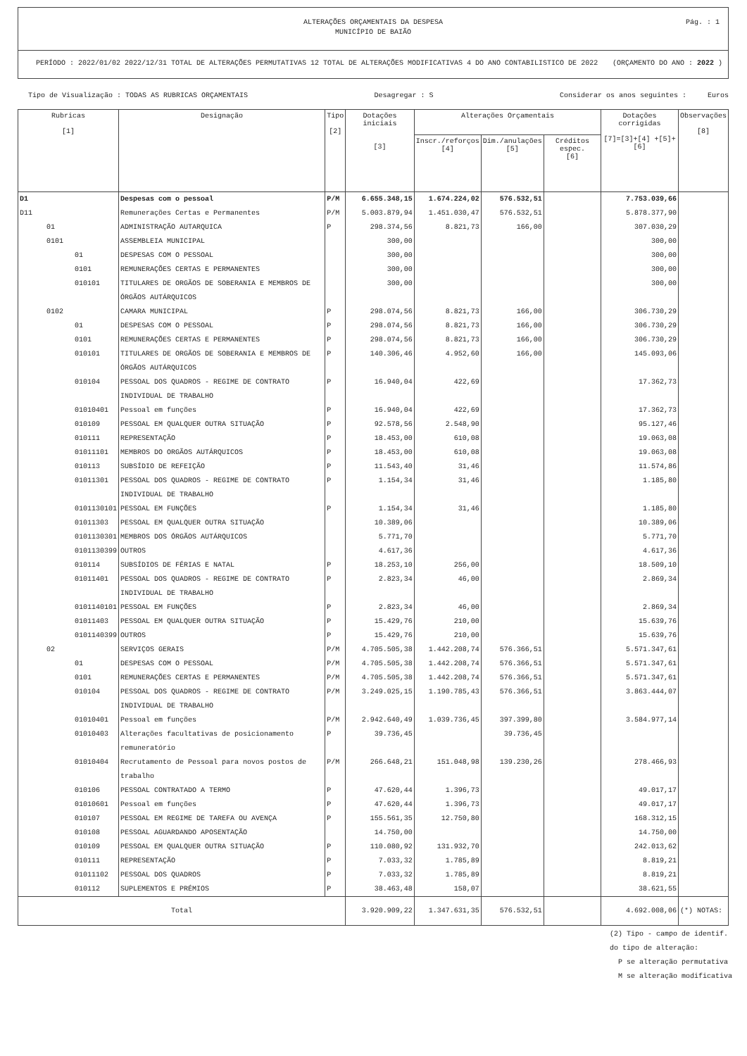ALTERAÇÕES ORÇAMENTAIS DA DESPESA
MUNICÍPIO DE BAIÃO
Pág. : 1
PERÍODO : 2022/01/02 2022/12/31 TOTAL DE ALTERAÇÕES PERMUTATIVAS 12 TOTAL DE ALTERAÇÕES MODIFICATIVAS 4 DO ANO CONTABILISTICO DE 2022 (ORÇAMENTO DO ANO : 2022 )
Tipo de Visualização : TODAS AS RUBRICAS ORÇAMENTAIS Desagregar : S Considerar os anos seguintes : Euros
| Rubricas [1] | Designação | Tipo [2] | Dotações iniciais [3] | Alterações Orçamentais | | | Dotações corrigidas [7]=[3]+[4] +[5]+[6] | Observações [8] |
| --- | --- | --- | --- | --- | --- | --- | --- | --- |
| | | | | Inscr./reforços [4] | Dim./anulações [5] | Créditos espec. [6] | | |
| D1 | Despesas com o pessoal | P/M | 6.655.348,15 | 1.674.224,02 | 576.532,51 | | 7.753.039,66 | |
| D11 | Remunerações Certas e Permanentes | P/M | 5.003.879,94 | 1.451.030,47 | 576.532,51 | | 5.878.377,90 | |
| 01 | ADMINISTRAÇÃO AUTARQUICA | P | 298.374,56 | 8.821,73 | 166,00 | | 307.030,29 | |
| 0101 | ASSEMBLEIA MUNICIPAL | | 300,00 | | | | 300,00 | |
| 01 | DESPESAS COM O PESSOAL | | 300,00 | | | | 300,00 | |
| 0101 | REMUNERAÇÕES CERTAS E PERMANENTES | | 300,00 | | | | 300,00 | |
| 010101 | TITULARES DE ORGÃOS DE SOBERANIA E MEMBROS DE ÓRGÃOS AUTÁRQUICOS | | 300,00 | | | | 300,00 | |
| 0102 | CAMARA MUNICIPAL | P | 298.074,56 | 8.821,73 | 166,00 | | 306.730,29 | |
| 01 | DESPESAS COM O PESSOAL | P | 298.074,56 | 8.821,73 | 166,00 | | 306.730,29 | |
| 0101 | REMUNERAÇÕES CERTAS E PERMANENTES | P | 298.074,56 | 8.821,73 | 166,00 | | 306.730,29 | |
| 010101 | TITULARES DE ORGÃOS DE SOBERANIA E MEMBROS DE ÓRGÃOS AUTÁRQUICOS | P | 140.306,46 | 4.952,60 | 166,00 | | 145.093,06 | |
| 010104 | PESSOAL DOS QUADROS - REGIME DE CONTRATO INDIVIDUAL DE TRABALHO | P | 16.940,04 | 422,69 | | | 17.362,73 | |
| 01010401 | Pessoal em funções | P | 16.940,04 | 422,69 | | | 17.362,73 | |
| 010109 | PESSOAL EM QUALQUER OUTRA SITUAÇÃO | P | 92.578,56 | 2.548,90 | | | 95.127,46 | |
| 010111 | REPRESENTAÇÃO | P | 18.453,00 | 610,08 | | | 19.063,08 | |
| 01011101 | MEMBROS DO ORGÃOS AUTÁRQUICOS | P | 18.453,00 | 610,08 | | | 19.063,08 | |
| 010113 | SUBSÍDIO DE REFEIÇÃO | P | 11.543,40 | 31,46 | | | 11.574,86 | |
| 01011301 | PESSOAL DOS QUADROS - REGIME DE CONTRATO INDIVIDUAL DE TRABALHO | P | 1.154,34 | 31,46 | | | 1.185,80 | |
| 0101130101 | PESSOAL EM FUNÇÕES | P | 1.154,34 | 31,46 | | | 1.185,80 | |
| 01011303 | PESSOAL EM QUALQUER OUTRA SITUAÇÃO | | 10.389,06 | | | | 10.389,06 | |
| 0101130301 | MEMBROS DOS ÓRGÃOS AUTÁRQUICOS | | 5.771,70 | | | | 5.771,70 | |
| 0101130399 | OUTROS | | 4.617,36 | | | | 4.617,36 | |
| 010114 | SUBSÍDIOS DE FÉRIAS E NATAL | P | 18.253,10 | 256,00 | | | 18.509,10 | |
| 01011401 | PESSOAL DOS QUADROS - REGIME DE CONTRATO INDIVIDUAL DE TRABALHO | P | 2.823,34 | 46,00 | | | 2.869,34 | |
| 0101140101 | PESSOAL EM FUNÇÕES | P | 2.823,34 | 46,00 | | | 2.869,34 | |
| 01011403 | PESSOAL EM QUALQUER OUTRA SITUAÇÃO | P | 15.429,76 | 210,00 | | | 15.639,76 | |
| 0101140399 | OUTROS | P | 15.429,76 | 210,00 | | | 15.639,76 | |
| 02 | SERVIÇOS GERAIS | P/M | 4.705.505,38 | 1.442.208,74 | 576.366,51 | | 5.571.347,61 | |
| 01 | DESPESAS COM O PESSOAL | P/M | 4.705.505,38 | 1.442.208,74 | 576.366,51 | | 5.571.347,61 | |
| 0101 | REMUNERAÇÕES CERTAS E PERMANENTES | P/M | 4.705.505,38 | 1.442.208,74 | 576.366,51 | | 5.571.347,61 | |
| 010104 | PESSOAL DOS QUADROS - REGIME DE CONTRATO INDIVIDUAL DE TRABALHO | P/M | 3.249.025,15 | 1.190.785,43 | 576.366,51 | | 3.863.444,07 | |
| 01010401 | Pessoal em funções | P/M | 2.942.640,49 | 1.039.736,45 | 397.399,80 | | 3.584.977,14 | |
| 01010403 | Alterações facultativas de posicionamento remuneratório | P | 39.736,45 | | 39.736,45 | | | |
| 01010404 | Recrutamento de Pessoal para novos postos de trabalho | P/M | 266.648,21 | 151.048,98 | 139.230,26 | | 278.466,93 | |
| 010106 | PESSOAL CONTRATADO A TERMO | P | 47.620,44 | 1.396,73 | | | 49.017,17 | |
| 01010601 | Pessoal em funções | P | 47.620,44 | 1.396,73 | | | 49.017,17 | |
| 010107 | PESSOAL EM REGIME DE TAREFA OU AVENÇA | P | 155.561,35 | 12.750,80 | | | 168.312,15 | |
| 010108 | PESSOAL AGUARDANDO APOSENTAÇÃO | | 14.750,00 | | | | 14.750,00 | |
| 010109 | PESSOAL EM QUALQUER OUTRA SITUAÇÃO | P | 110.080,92 | 131.932,70 | | | 242.013,62 | |
| 010111 | REPRESENTAÇÃO | P | 7.033,32 | 1.785,89 | | | 8.819,21 | |
| 01011102 | PESSOAL DOS QUADROS | P | 7.033,32 | 1.785,89 | | | 8.819,21 | |
| 010112 | SUPLEMENTOS E PRÉMIOS | P | 38.463,48 | 158,07 | | | 38.621,55 | |
| Total | | | 3.920.909,22 | 1.347.631,35 | 576.532,51 | | 4.692.008,06 | (*) NOTAS: |
(2) Tipo - campo de identif.
do tipo de alteração:
P se alteração permutativa
M se alteração modificativa